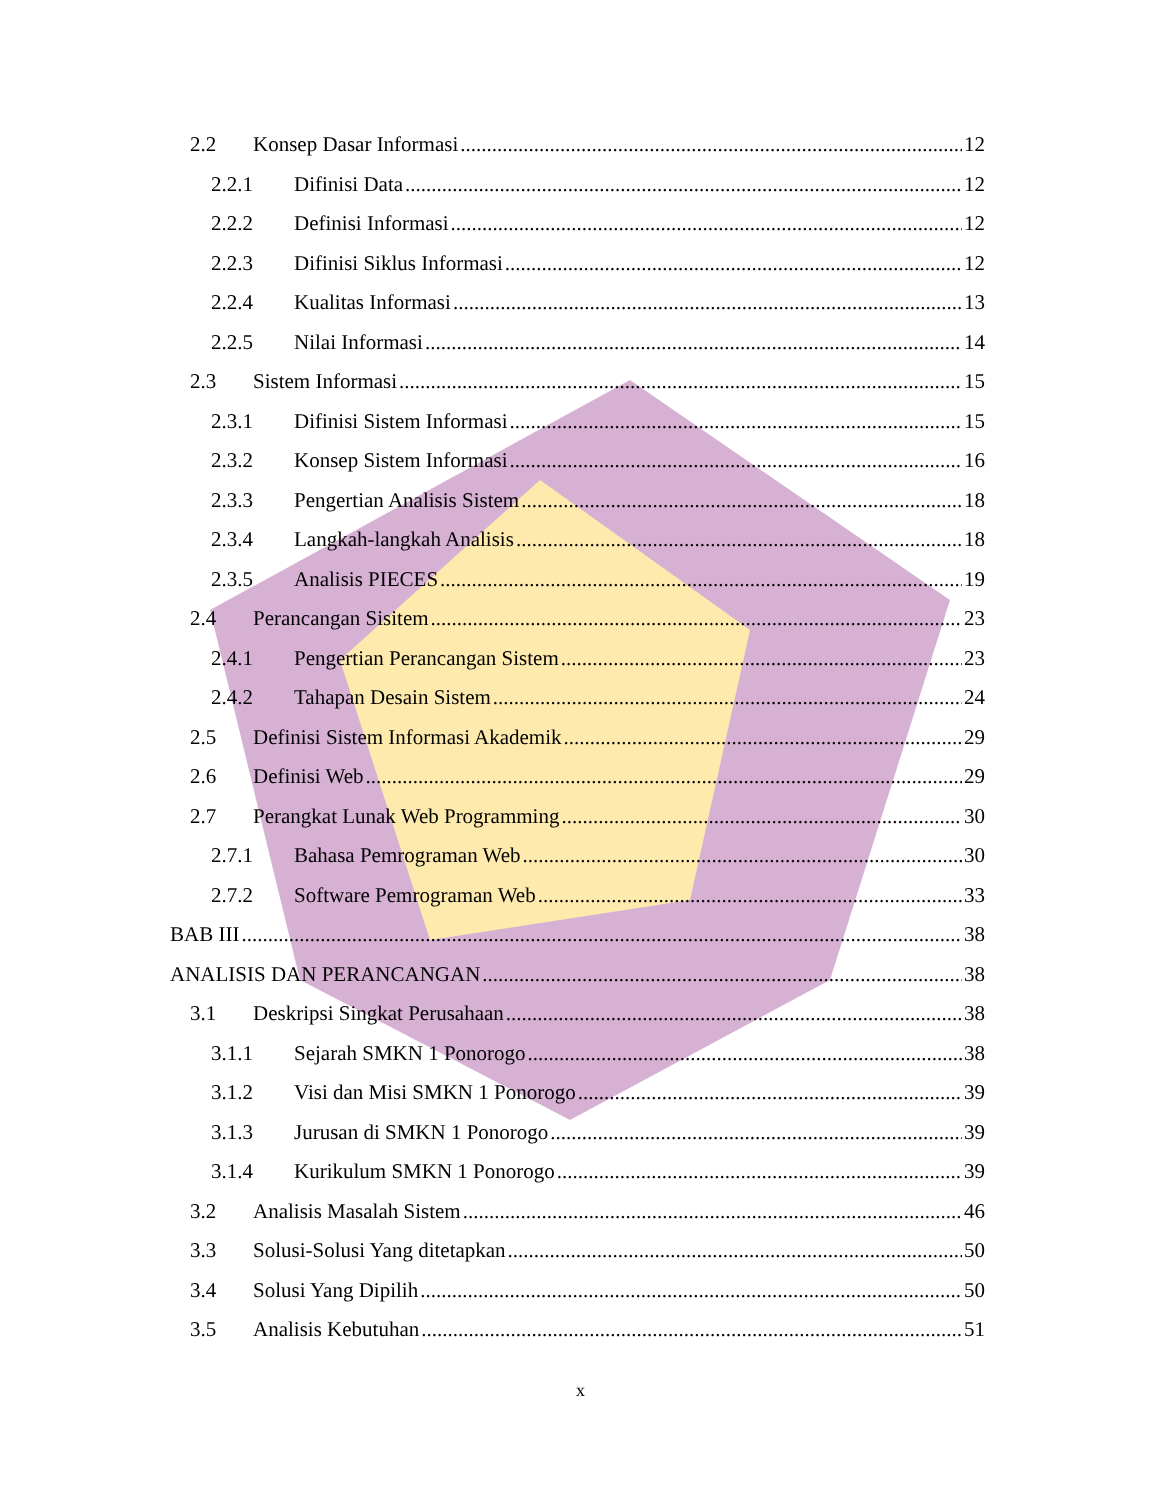2.2 Konsep Dasar Informasi 12
2.2.1 Difinisi Data 12
2.2.2 Definisi Informasi 12
2.2.3 Difinisi Siklus Informasi 12
2.2.4 Kualitas Informasi 13
2.2.5 Nilai Informasi 14
2.3 Sistem Informasi 15
2.3.1 Difinisi Sistem Informasi 15
2.3.2 Konsep Sistem Informasi 16
2.3.3 Pengertian Analisis Sistem 18
2.3.4 Langkah-langkah Analisis 18
2.3.5 Analisis PIECES 19
2.4 Perancangan Sisitem 23
2.4.1 Pengertian Perancangan Sistem 23
2.4.2 Tahapan Desain Sistem 24
2.5 Definisi Sistem Informasi Akademik 29
2.6 Definisi Web 29
2.7 Perangkat Lunak Web Programming 30
2.7.1 Bahasa Pemrograman Web 30
2.7.2 Software Pemrograman Web 33
BAB III 38
ANALISIS DAN PERANCANGAN 38
3.1 Deskripsi Singkat Perusahaan 38
3.1.1 Sejarah SMKN 1 Ponorogo 38
3.1.2 Visi dan Misi SMKN 1 Ponorogo 39
3.1.3 Jurusan di SMKN 1 Ponorogo 39
3.1.4 Kurikulum SMKN 1 Ponorogo 39
3.2 Analisis Masalah Sistem 46
3.3 Solusi-Solusi Yang ditetapkan 50
3.4 Solusi Yang Dipilih 50
3.5 Analisis Kebutuhan 51
x